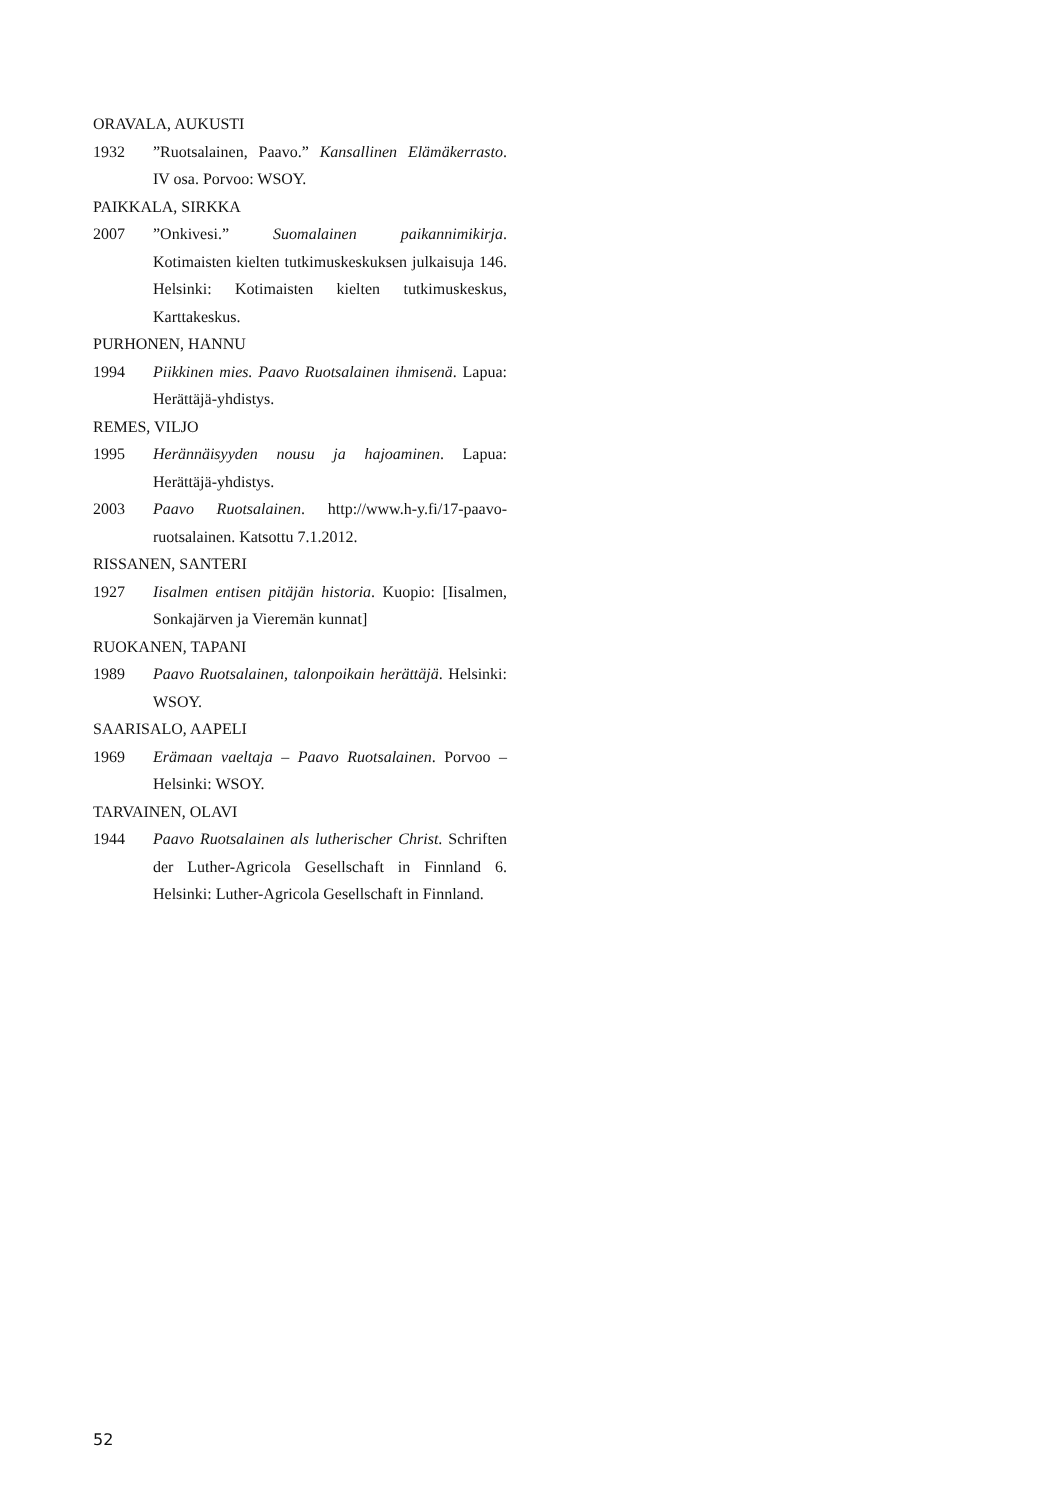ORAVALA, AUKUSTI
1932”Ruotsalainen, Paavo.” Kansallinen Elämäkerrasto. IV osa. Porvoo: WSOY.
PAIKKALA, SIRKKA
2007”Onkivesi.” Suomalainen paikannimikirja. Kotimaisten kielten tutkimuskeskuksen julkaisuja 146. Helsinki: Kotimaisten kielten tutkimuskeskus, Karttakeskus.
PURHONEN, HANNU
1994 Piikkinen mies. Paavo Ruotsalainen ihmisenä. Lapua: Herättäjä-yhdistys.
REMES, VILJO
1995 Herännäisyyden nousu ja hajoaminen. Lapua: Herättäjä-yhdistys.
2003 Paavo Ruotsalainen. http://www.h-y.fi/17-paavo-ruotsalainen. Katsottu 7.1.2012.
RISSANEN, SANTERI
1927 Iisalmen entisen pitäjän historia. Kuopio: [Iisalmen, Sonkajärven ja Vieremän kunnat]
RUOKANEN, TAPANI
1989 Paavo Ruotsalainen, talonpoikain herättäjä. Helsinki: WSOY.
SAARISALO, AAPELI
1969 Erämaan vaeltaja – Paavo Ruotsalainen. Porvoo – Helsinki: WSOY.
TARVAINEN, OLAVI
1944 Paavo Ruotsalainen als lutherischer Christ. Schriften der Luther-Agricola Gesellschaft in Finnland 6. Helsinki: Luther-Agricola Gesellschaft in Finnland.
52